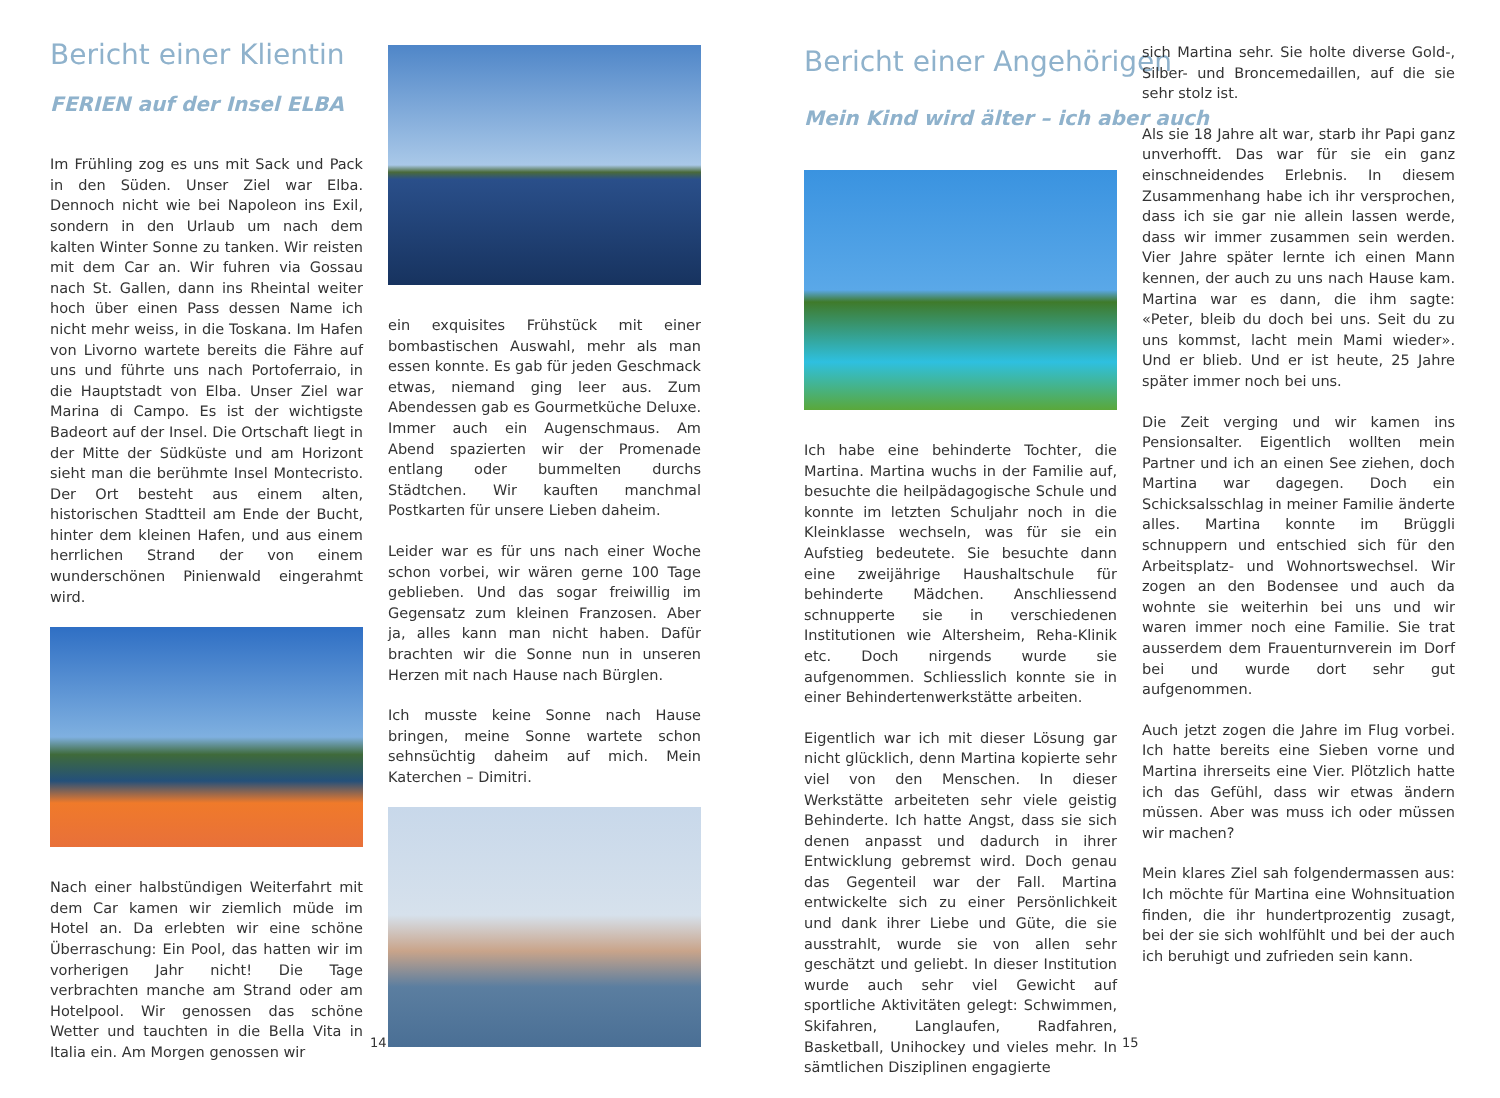Bericht einer Klientin
FERIEN auf der Insel ELBA
Im Frühling zog es uns mit Sack und Pack in den Süden. Unser Ziel war Elba. Dennoch nicht wie bei Napoleon ins Exil, sondern in den Urlaub um nach dem kalten Winter Sonne zu tanken. Wir reisten mit dem Car an. Wir fuhren via Gossau nach St. Gallen, dann ins Rheintal weiter hoch über einen Pass dessen Name ich nicht mehr weiss, in die Toskana. Im Hafen von Livorno wartete bereits die Fähre auf uns und führte uns nach Portoferraio, in die Hauptstadt von Elba. Unser Ziel war Marina di Campo. Es ist der wichtigste Badeort auf der Insel. Die Ortschaft liegt in der Mitte der Südküste und am Horizont sieht man die berühmte Insel Montecristo. Der Ort besteht aus einem alten, historischen Stadtteil am Ende der Bucht, hinter dem kleinen Hafen, und aus einem herrlichen Strand der von einem wunderschönen Pinienwald eingerahmt wird.
Nach einer halbstündigen Weiterfahrt mit dem Car kamen wir ziemlich müde im Hotel an. Da erlebten wir eine schöne Überraschung: Ein Pool, das hatten wir im vorherigen Jahr nicht! Die Tage verbrachten manche am Strand oder am Hotelpool. Wir genossen das schöne Wetter und tauchten in die Bella Vita in Italia ein. Am Morgen genossen wir
ein exquisites Frühstück mit einer bombastischen Auswahl, mehr als man essen konnte. Es gab für jeden Geschmack etwas, niemand ging leer aus. Zum Abendessen gab es Gourmetküche Deluxe. Immer auch ein Augenschmaus. Am Abend spazierten wir der Promenade entlang oder bummelten durchs Städtchen. Wir kauften manchmal Postkarten für unsere Lieben daheim.
Leider war es für uns nach einer Woche schon vorbei, wir wären gerne 100 Tage geblieben. Und das sogar freiwillig im Gegensatz zum kleinen Franzosen. Aber ja, alles kann man nicht haben. Dafür brachten wir die Sonne nun in unseren Herzen mit nach Hause nach Bürglen.
Ich musste keine Sonne nach Hause bringen, meine Sonne wartete schon sehnsüchtig daheim auf mich. Mein Katerchen – Dimitri.
14
Bericht einer Angehörigen
Mein Kind wird älter – ich aber auch
Ich habe eine behinderte Tochter, die Martina. Martina wuchs in der Familie auf, besuchte die heilpädagogische Schule und konnte im letzten Schuljahr noch in die Kleinklasse wechseln, was für sie ein Aufstieg bedeutete. Sie besuchte dann eine zweijährige Haushaltschule für behinderte Mädchen. Anschliessend schnupperte sie in verschiedenen Institutionen wie Altersheim, Reha-Klinik etc. Doch nirgends wurde sie aufgenommen. Schliesslich konnte sie in einer Behindertenwerkstätte arbeiten.
Eigentlich war ich mit dieser Lösung gar nicht glücklich, denn Martina kopierte sehr viel von den Menschen. In dieser Werkstätte arbeiteten sehr viele geistig Behinderte. Ich hatte Angst, dass sie sich denen anpasst und dadurch in ihrer Entwicklung gebremst wird. Doch genau das Gegenteil war der Fall. Martina entwickelte sich zu einer Persönlichkeit und dank ihrer Liebe und Güte, die sie ausstrahlt, wurde sie von allen sehr geschätzt und geliebt. In dieser Institution wurde auch sehr viel Gewicht auf sportliche Aktivitäten gelegt: Schwimmen, Skifahren, Langlaufen, Radfahren, Basketball, Unihockey und vieles mehr. In sämtlichen Disziplinen engagierte
sich Martina sehr. Sie holte diverse Gold-, Silber- und Broncemedaillen, auf die sie sehr stolz ist.
Als sie 18 Jahre alt war, starb ihr Papi ganz unverhofft. Das war für sie ein ganz einschneidendes Erlebnis. In diesem Zusammenhang habe ich ihr versprochen, dass ich sie gar nie allein lassen werde, dass wir immer zusammen sein werden. Vier Jahre später lernte ich einen Mann kennen, der auch zu uns nach Hause kam. Martina war es dann, die ihm sagte: «Peter, bleib du doch bei uns. Seit du zu uns kommst, lacht mein Mami wieder». Und er blieb. Und er ist heute, 25 Jahre später immer noch bei uns.
Die Zeit verging und wir kamen ins Pensionsalter. Eigentlich wollten mein Partner und ich an einen See ziehen, doch Martina war dagegen. Doch ein Schicksalsschlag in meiner Familie änderte alles. Martina konnte im Brüggli schnuppern und entschied sich für den Arbeitsplatz- und Wohnortswechsel. Wir zogen an den Bodensee und auch da wohnte sie weiterhin bei uns und wir waren immer noch eine Familie. Sie trat ausserdem dem Frauenturnverein im Dorf bei und wurde dort sehr gut aufgenommen.
Auch jetzt zogen die Jahre im Flug vorbei. Ich hatte bereits eine Sieben vorne und Martina ihrerseits eine Vier. Plötzlich hatte ich das Gefühl, dass wir etwas ändern müssen. Aber was muss ich oder müssen wir machen?
Mein klares Ziel sah folgendermassen aus: Ich möchte für Martina eine Wohnsituation finden, die ihr hundertprozentig zusagt, bei der sie sich wohlfühlt und bei der auch ich beruhigt und zufrieden sein kann.
15